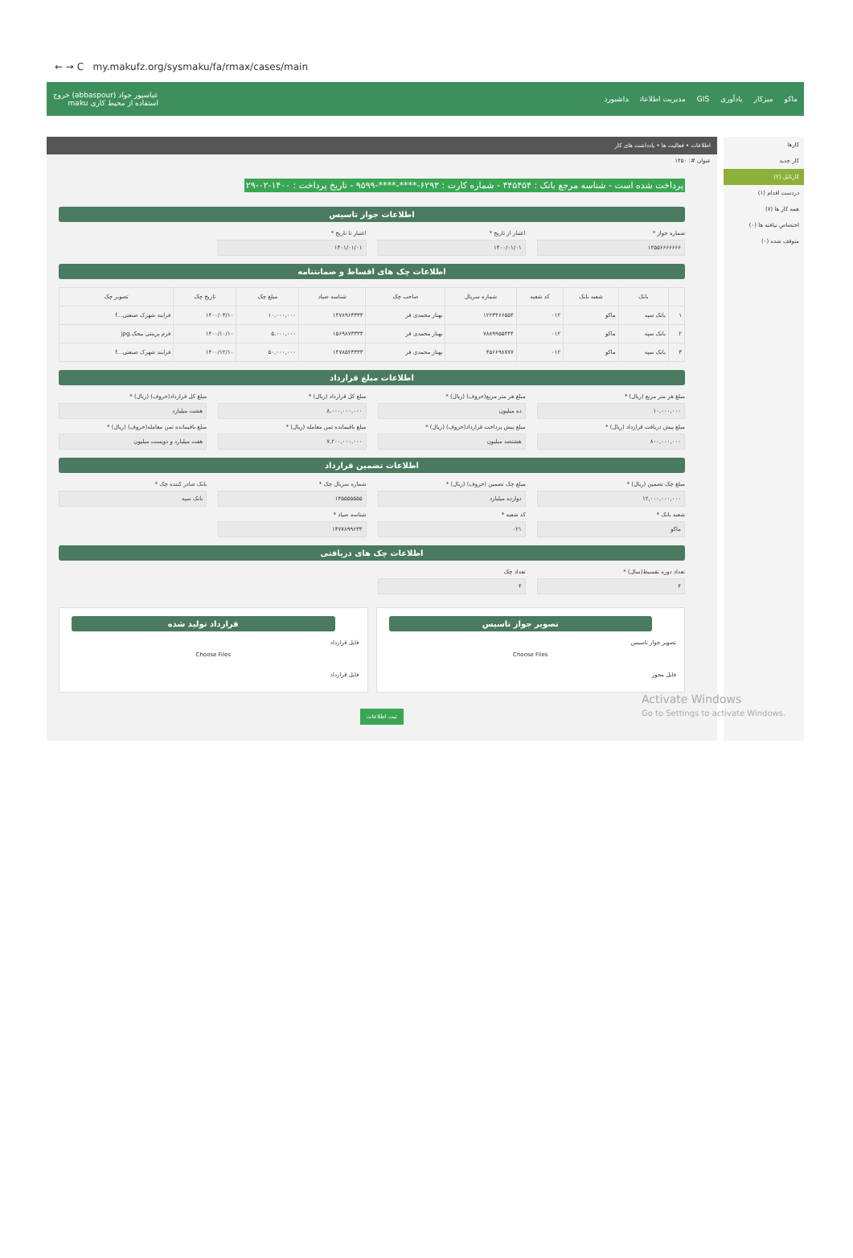← → C my.makufz.org/sysmaku/fa/rmax/cases/main
ماکو میزکار یادآوری GIS مدیریت اطلاعات داشبورد
عباسپور جواد (abbaspour) خروج
استفاده از محیط کاری maku
کارها
کار جدید
کارتابل (۲)
دردست اقدام (۱)
همه کار ها (۷)
اختصاص نیافته ها (۰)
متوقف شده (۰)
اطلاعات • فعالیت ها • یادداشت های کار
عنوان #: ۱۴۵۰
پرداخت شده است - شناسه مرجع بانک : ۴۴۵۴۵۴ - شماره کارت : ۶۲۹۳-****-****-۹۵۹۹ - تاریخ پرداخت : ۱۴۰۰-۰۲-۲۹
اطلاعات جواز تاسیس
شماره جواز *
۱۴۵۵۶۶۶۶۶۶۶
اعتبار از تاریخ *
۱۴۰۰/۰۱/۰۱
اعتبار تا تاریخ *
۱۴۰۱/۰۱/۰۱
اطلاعات چک های اقساط و ضمانتنامه
| | بانک | شعبه بانک | کد شعبه | شماره سریال | صاحب چک | شناسه صیاد | مبلغ چک | تاریخ چک | تصویر چک |
| --- | --- | --- | --- | --- | --- | --- | --- | --- | --- |
| ۱ | بانک سپه | ماکو | ۰۱۲ | ۱۲۲۳۴۶۶۵۵۴ | بهناز محمدی فر | ۱۴۷۸۹۶۳۳۳۳ | ۱۰,۰۰۰,۰۰۰ | ۱۴۰۰/۰۳/۱۰ | فرایند شهرک صنعتی...f |
| ۲ | بانک سپه | ماکو | ۰۱۲ | ۷۸۸۹۹۵۵۴۴۴ | بهناز محمدی فر | ۱۵۶۹۸۷۳۳۳۳ | ۵,۰۰۰,۰۰۰ | ۱۴۰۰/۱۰/۱۰ | فرم پرینتی بیجک.jpg |
| ۳ | بانک سپه | ماکو | ۰۱۲ | ۴۵۶۶۹۸۷۷۷ | بهناز محمدی فر | ۱۴۷۸۵۲۳۳۳۳ | ۵۰,۰۰۰,۰۰۰ | ۱۴۰۰/۱۲/۱۰ | فرایند شهرک صنعتی...f |
اطلاعات مبلغ قرارداد
مبلغ هر متر مربع (ریال) *
۱۰,۰۰۰,۰۰۰
مبلغ هر متر مربع(حروف) (ریال) *
ده میلیون
مبلغ کل قرارداد (ریال) *
۸,۰۰۰,۰۰۰,۰۰۰
مبلغ کل قرارداد(حروف) (ریال) *
هشت میلیارد
مبلغ پیش دریافت قرارداد (ریال) *
۸۰۰,۰۰۰,۰۰۰
مبلغ پیش پرداخت قرارداد(حروف) (ریال) *
هشتصد میلیون
مبلغ باقیمانده ثمن معامله (ریال) *
۷,۲۰۰,۰۰۰,۰۰۰
مبلغ باقیمانده ثمن معامله(حروف) (ریال) *
هفت میلیارد و دویست میلیون
اطلاعات تضمین قرارداد
مبلغ چک تضمین (ریال) *
۱۲,۰۰۰,۰۰۰,۰۰۰
مبلغ چک تضمین (حروف) (ریال) *
دوازده میلیارد
شماره سریال چک *
۱۴۵۵۵۵۵۵۵
بانک صادر کننده چک *
بانک سپه
شعبه بانک *
ماکو
کد شعبه *
۰۲۱
شناسه صیاد *
۱۴۷۷۸۹۹۶۳۳
اطلاعات چک های دریافتی
تعداد دوره تقسیط(سال) *
۴
تعداد چک
۴
تصویر جواز تاسیس
تصویر جواز تاسیس
Choose Files
فایل مجوز
قرارداد تولید شده
فایل قرارداد
Choose Files
فایل قرارداد
ثبت اطلاعات
Activate Windows
Go to Settings to activate Windows.